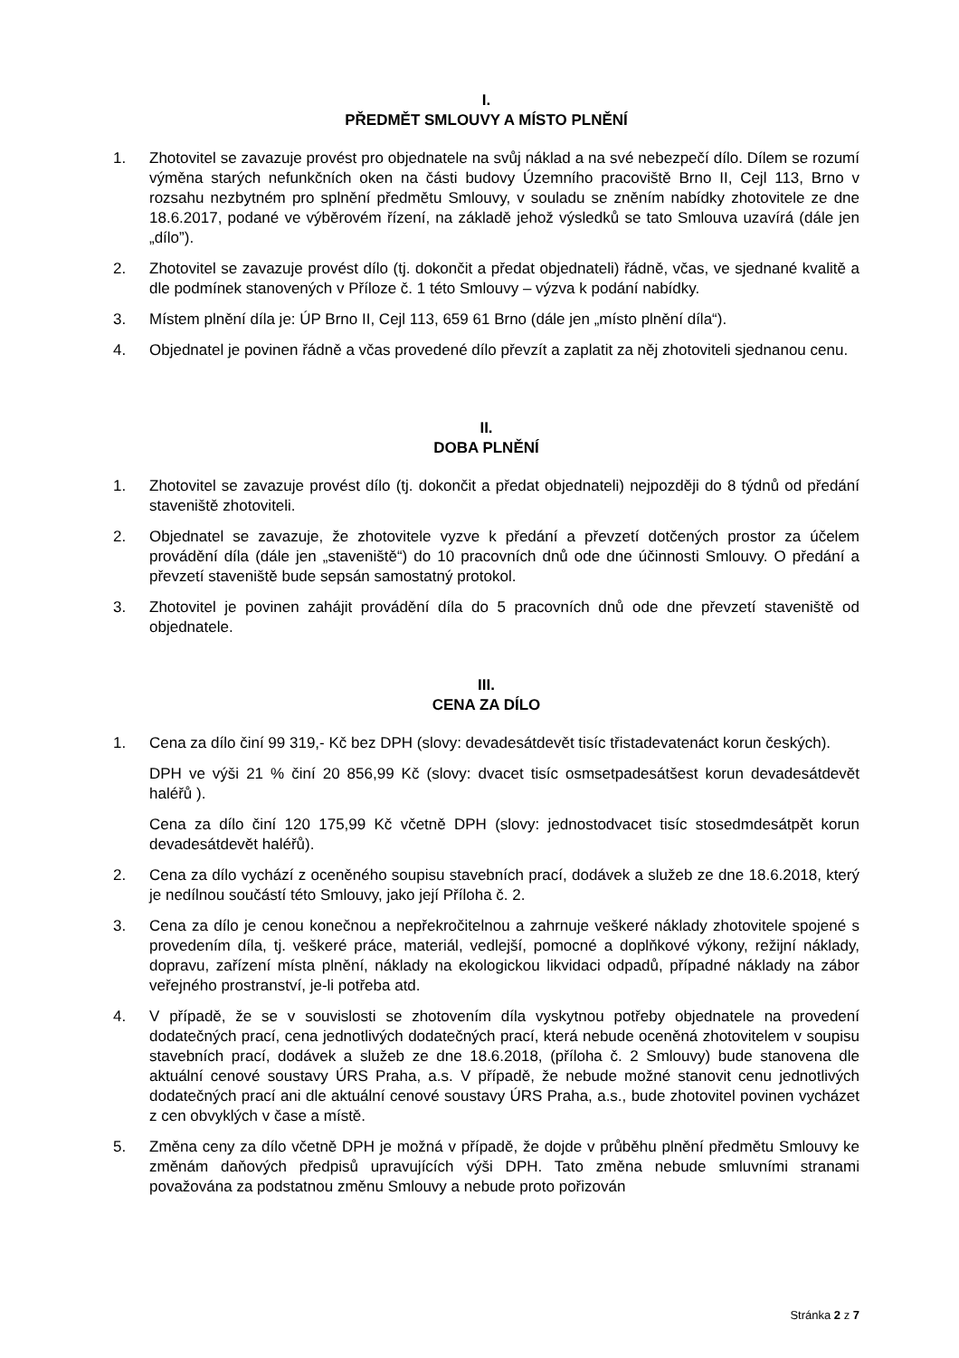I.
PŘEDMĚT SMLOUVY A MÍSTO PLNĚNÍ
1. Zhotovitel se zavazuje provést pro objednatele na svůj náklad a na své nebezpečí dílo. Dílem se rozumí výměna starých nefunkčních oken na části budovy Územního pracoviště Brno II, Cejl 113, Brno v rozsahu nezbytném pro splnění předmětu Smlouvy, v souladu se zněním nabídky zhotovitele ze dne 18.6.2017, podané ve výběrovém řízení, na základě jehož výsledků se tato Smlouva uzavírá (dále jen „dílo”).
2. Zhotovitel se zavazuje provést dílo (tj. dokončit a předat objednateli) řádně, včas, ve sjednané kvalitě a dle podmínek stanovených v Příloze č. 1 této Smlouvy – výzva k podání nabídky.
3. Místem plnění díla je: ÚP Brno II, Cejl 113, 659 61 Brno (dále jen „místo plnění díla“).
4. Objednatel je povinen řádně a včas provedené dílo převzít a zaplatit za něj zhotoviteli sjednanou cenu.
II.
DOBA PLNĚNÍ
1. Zhotovitel se zavazuje provést dílo (tj. dokončit a předat objednateli) nejpozději do 8 týdnů od předání staveniště zhotoviteli.
2. Objednatel se zavazuje, že zhotovitele vyzve k předání a převzetí dotčených prostor za účelem provádění díla (dále jen „staveniště“) do 10 pracovních dnů ode dne účinnosti Smlouvy. O předání a převzetí staveniště bude sepsán samostatný protokol.
3. Zhotovitel je povinen zahájit provádění díla do 5 pracovních dnů ode dne převzetí staveniště od objednatele.
III.
CENA ZA DÍLO
1. Cena za dílo činí 99 319,- Kč bez DPH (slovy: devadesátdevět tisíc třistadevatenáct korun českých).
DPH ve výši 21 % činí 20 856,99 Kč (slovy: dvacet tisíc osmsetpadesátšest korun devadesátdevět haléřů ).
Cena za dílo činí 120 175,99 Kč včetně DPH (slovy: jednostodvacet tisíc stosedmdesátpět korun devadesátdevět haléřů).
2. Cena za dílo vychází z oceněného soupisu stavebních prací, dodávek a služeb ze dne 18.6.2018, který je nedílnou součástí této Smlouvy, jako její Příloha č. 2.
3. Cena za dílo je cenou konečnou a nepřekročitelnou a zahrnuje veškeré náklady zhotovitele spojené s provedením díla, tj. veškeré práce, materiál, vedlejší, pomocné a doplňkové výkony, režijní náklady, dopravu, zařízení místa plnění, náklady na ekologickou likvidaci odpadů, případné náklady na zábor veřejného prostranství, je-li potřeba atd.
4. V případě, že se v souvislosti se zhotovením díla vyskytnou potřeby objednatele na provedení dodatečných prací, cena jednotlivých dodatečných prací, která nebude oceněná zhotovitelem v soupisu stavebních prací, dodávek a služeb ze dne 18.6.2018, (příloha č. 2 Smlouvy) bude stanovena dle aktuální cenové soustavy ÚRS Praha, a.s. V případě, že nebude možné stanovit cenu jednotlivých dodatečných prací ani dle aktuální cenové soustavy ÚRS Praha, a.s., bude zhotovitel povinen vycházet z cen obvyklých v čase a místě.
5. Změna ceny za dílo včetně DPH je možná v případě, že dojde v průběhu plnění předmětu Smlouvy ke změnám daňových předpisů upravujících výši DPH. Tato změna nebude smluvními stranami považována za podstatnou změnu Smlouvy a nebude proto pořizován
Stránka 2 z 7